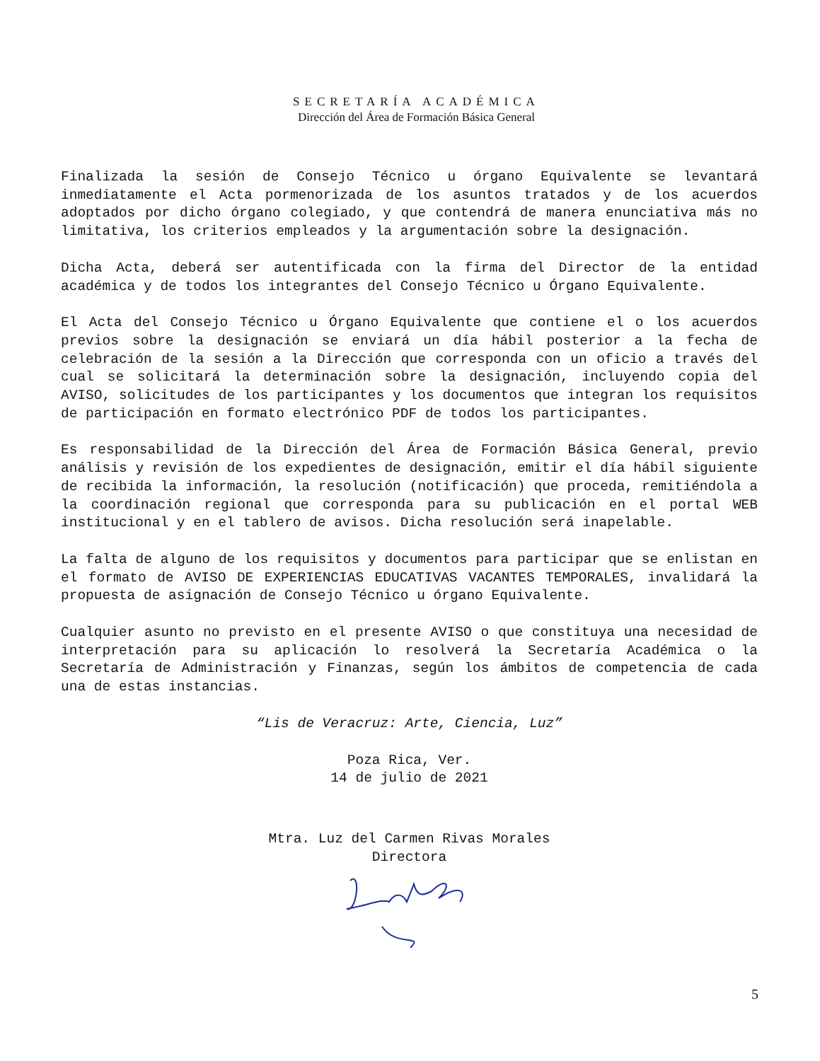SECRETARÍA ACADÉMICA
Dirección del Área de Formación Básica General
Finalizada la sesión de Consejo Técnico u órgano Equivalente se levantará inmediatamente el Acta pormenorizada de los asuntos tratados y de los acuerdos adoptados por dicho órgano colegiado, y que contendrá de manera enunciativa más no limitativa, los criterios empleados y la argumentación sobre la designación.
Dicha Acta, deberá ser autentificada con la firma del Director de la entidad académica y de todos los integrantes del Consejo Técnico u Órgano Equivalente.
El Acta del Consejo Técnico u Órgano Equivalente que contiene el o los acuerdos previos sobre la designación se enviará un día hábil posterior a la fecha de celebración de la sesión a la Dirección que corresponda con un oficio a través del cual se solicitará la determinación sobre la designación, incluyendo copia del AVISO, solicitudes de los participantes y los documentos que integran los requisitos de participación en formato electrónico PDF de todos los participantes.
Es responsabilidad de la Dirección del Área de Formación Básica General, previo análisis y revisión de los expedientes de designación, emitir el día hábil siguiente de recibida la información, la resolución (notificación) que proceda, remitiéndola a la coordinación regional que corresponda para su publicación en el portal WEB institucional y en el tablero de avisos. Dicha resolución será inapelable.
La falta de alguno de los requisitos y documentos para participar que se enlistan en el formato de AVISO DE EXPERIENCIAS EDUCATIVAS VACANTES TEMPORALES, invalidará la propuesta de asignación de Consejo Técnico u órgano Equivalente.
Cualquier asunto no previsto en el presente AVISO o que constituya una necesidad de interpretación para su aplicación lo resolverá la Secretaría Académica o la Secretaría de Administración y Finanzas, según los ámbitos de competencia de cada una de estas instancias.
“Lis de Veracruz: Arte, Ciencia, Luz”
Poza Rica, Ver.
14 de julio de 2021
Mtra. Luz del Carmen Rivas Morales
Directora
5